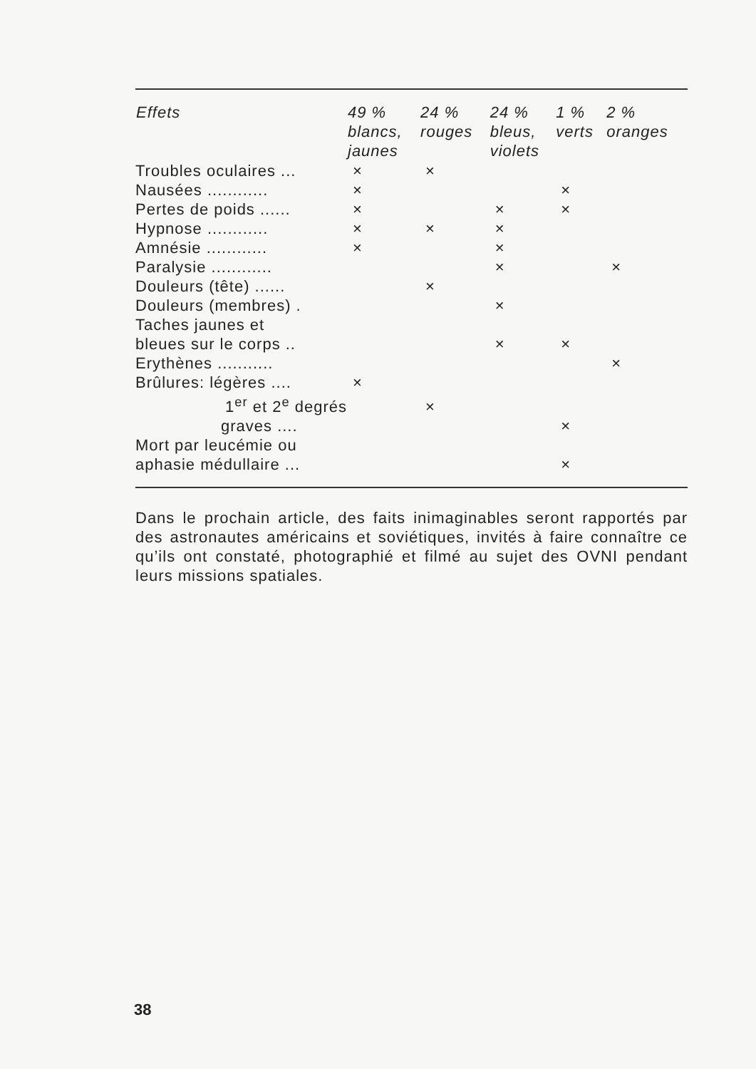| Effets | 49 % blancs, jaunes | 24 % rouges | 24 % bleus, violets | 1 % verts | 2 % oranges |
| --- | --- | --- | --- | --- | --- |
| Troubles oculaires ... | × | × | | | |
| Nausées ............ | × | | | × | |
| Pertes de poids ...... | × | | × | × | |
| Hypnose ............ | × | × | × | | |
| Amnésie ............ | × | | × | | |
| Paralysie ............ | | | × | | × |
| Douleurs (tête) ...... | | × | | | |
| Douleurs (membres) . | | | × | | |
| Taches jaunes et bleues sur le corps .. | | | × | × | |
| Erythènes ........... | | | | | × |
| Brûlures: légères .... | × | | | | |
| 1<sup>er</sup> et 2<sup>e</sup> degrés | | × | | | |
| graves .... | | | | × | |
| Mort par leucémie ou aphasie médullaire ... | | | | × | |
Dans le prochain article, des faits inimaginables seront rapportés par des astronautes américains et soviétiques, invités à faire connaître ce qu’ils ont constaté, photographié et filmé au sujet des OVNI pendant leurs missions spatiales.
38